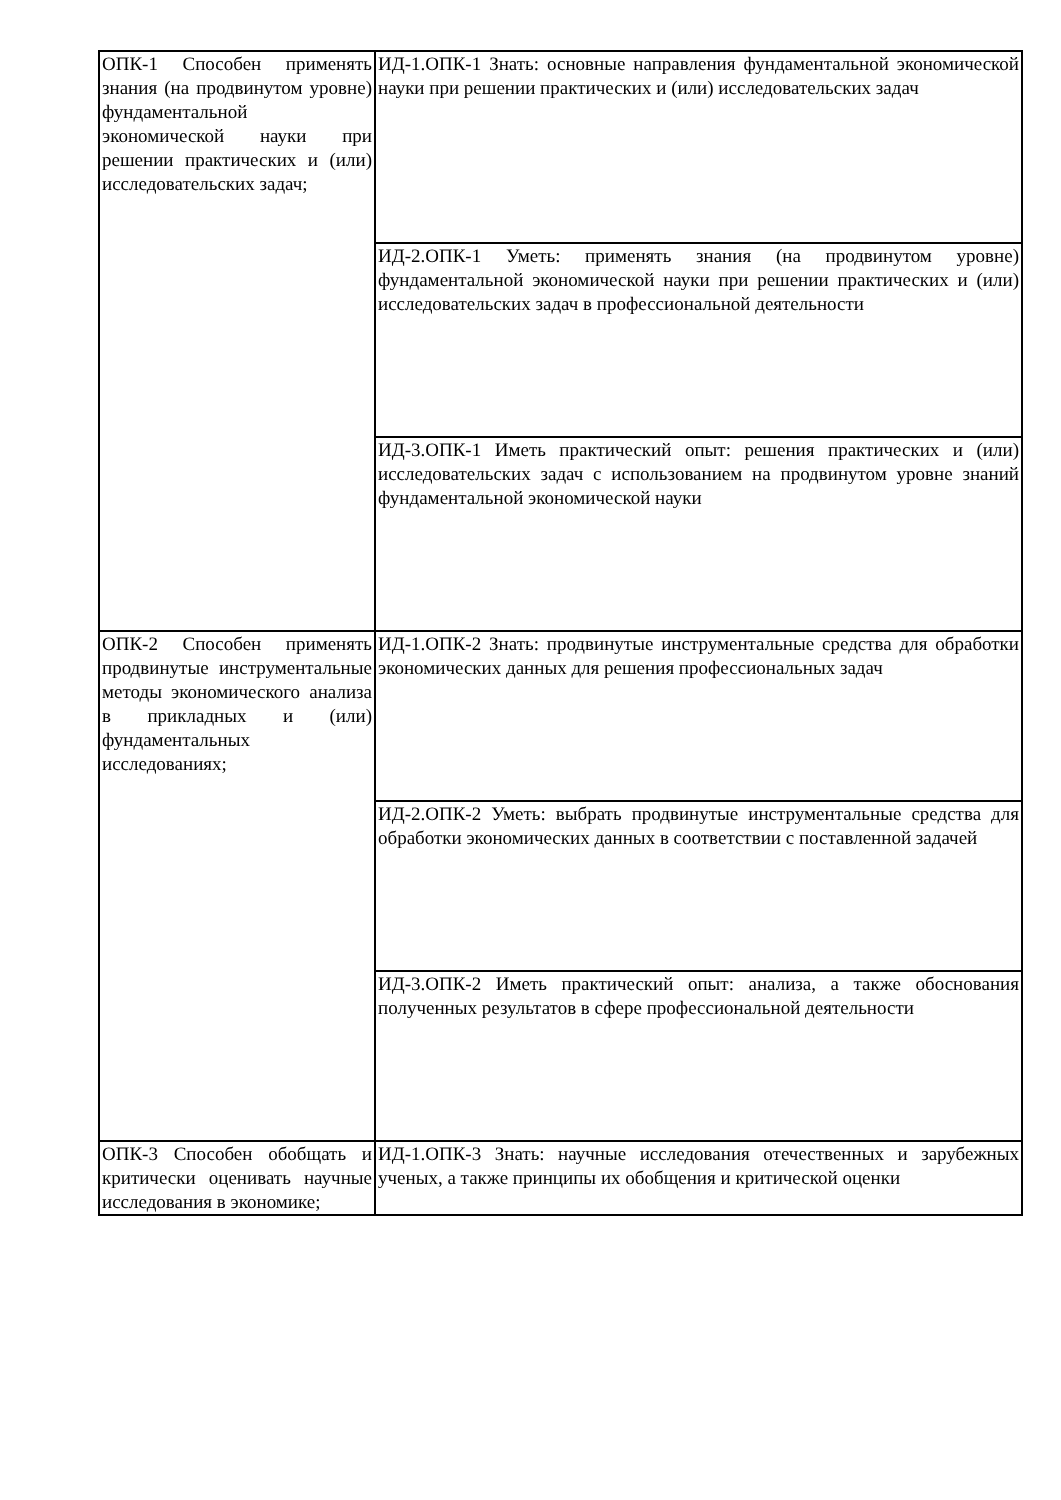| ОПК-1 Способен применять знания (на продвинутом уровне) фундаментальной экономической науки при решении практических и (или) исследовательских задач; | ИД-1.ОПК-1 Знать: основные направления фундаментальной экономической науки при решении практических и (или) исследовательских задач |
| | ИД-2.ОПК-1 Уметь: применять знания (на продвинутом уровне) фундаментальной экономической науки при решении практических и (или) исследовательских задач в профессиональной деятельности |
| | ИД-3.ОПК-1 Иметь практический опыт: решения практических и (или) исследовательских задач с использованием на продвинутом уровне знаний фундаментальной экономической науки |
| ОПК-2 Способен применять продвинутые инструментальные методы экономического анализа в прикладных и (или) фундаментальных исследованиях; | ИД-1.ОПК-2 Знать: продвинутые инструментальные средства для обработки экономических данных для решения профессиональных задач |
| | ИД-2.ОПК-2 Уметь: выбрать продвинутые инструментальные средства для обработки экономических данных в соответствии с поставленной задачей |
| | ИД-3.ОПК-2 Иметь практический опыт: анализа, а также обоснования полученных результатов в сфере профессиональной деятельности |
| ОПК-3 Способен обобщать и критически оценивать научные исследования в экономике; | ИД-1.ОПК-3 Знать: научные исследования отечественных и зарубежных ученых, а также принципы их обобщения и критической оценки |